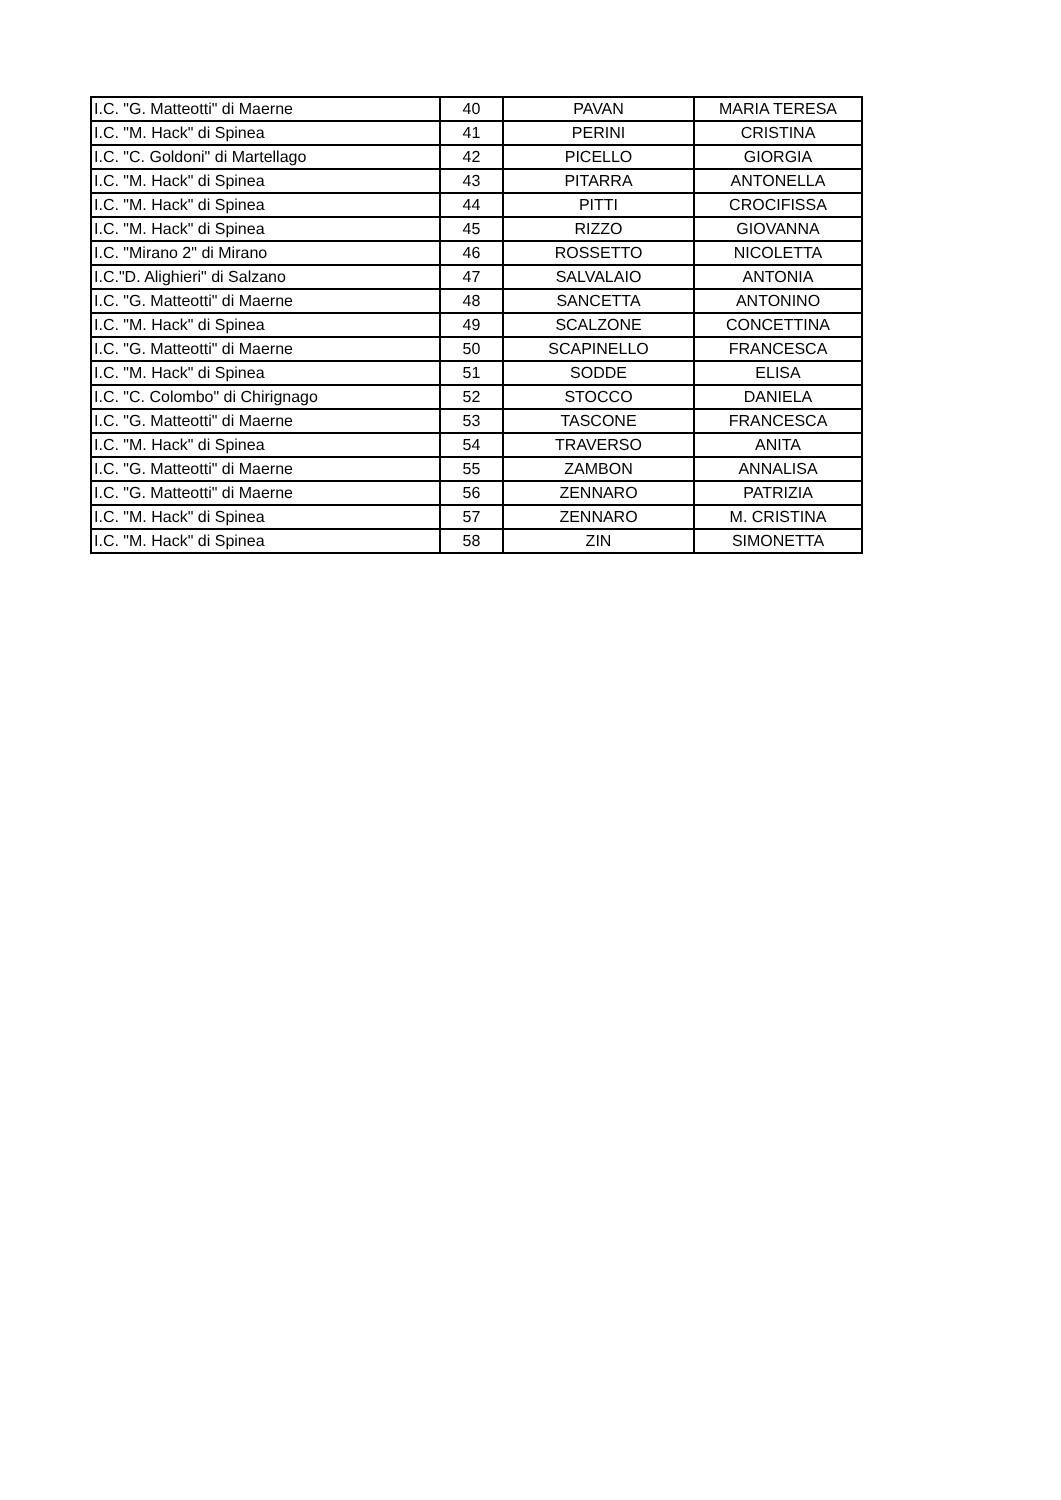| I.C. "G. Matteotti" di Maerne | 40 | PAVAN | MARIA TERESA |
| I.C. "M. Hack" di Spinea | 41 | PERINI | CRISTINA |
| I.C. "C. Goldoni" di Martellago | 42 | PICELLO | GIORGIA |
| I.C. "M. Hack" di Spinea | 43 | PITARRA | ANTONELLA |
| I.C. "M. Hack" di Spinea | 44 | PITTI | CROCIFISSA |
| I.C. "M. Hack" di Spinea | 45 | RIZZO | GIOVANNA |
| I.C. "Mirano 2" di Mirano | 46 | ROSSETTO | NICOLETTA |
| I.C."D. Alighieri" di Salzano | 47 | SALVALAIO | ANTONIA |
| I.C. "G. Matteotti" di Maerne | 48 | SANCETTA | ANTONINO |
| I.C. "M. Hack" di Spinea | 49 | SCALZONE | CONCETTINA |
| I.C. "G. Matteotti" di Maerne | 50 | SCAPINELLO | FRANCESCA |
| I.C. "M. Hack" di Spinea | 51 | SODDE | ELISA |
| I.C. "C. Colombo" di Chirignago | 52 | STOCCO | DANIELA |
| I.C. "G. Matteotti" di Maerne | 53 | TASCONE | FRANCESCA |
| I.C. "M. Hack" di Spinea | 54 | TRAVERSO | ANITA |
| I.C. "G. Matteotti" di Maerne | 55 | ZAMBON | ANNALISA |
| I.C. "G. Matteotti" di Maerne | 56 | ZENNARO | PATRIZIA |
| I.C. "M. Hack" di Spinea | 57 | ZENNARO | M. CRISTINA |
| I.C. "M. Hack" di Spinea | 58 | ZIN | SIMONETTA |